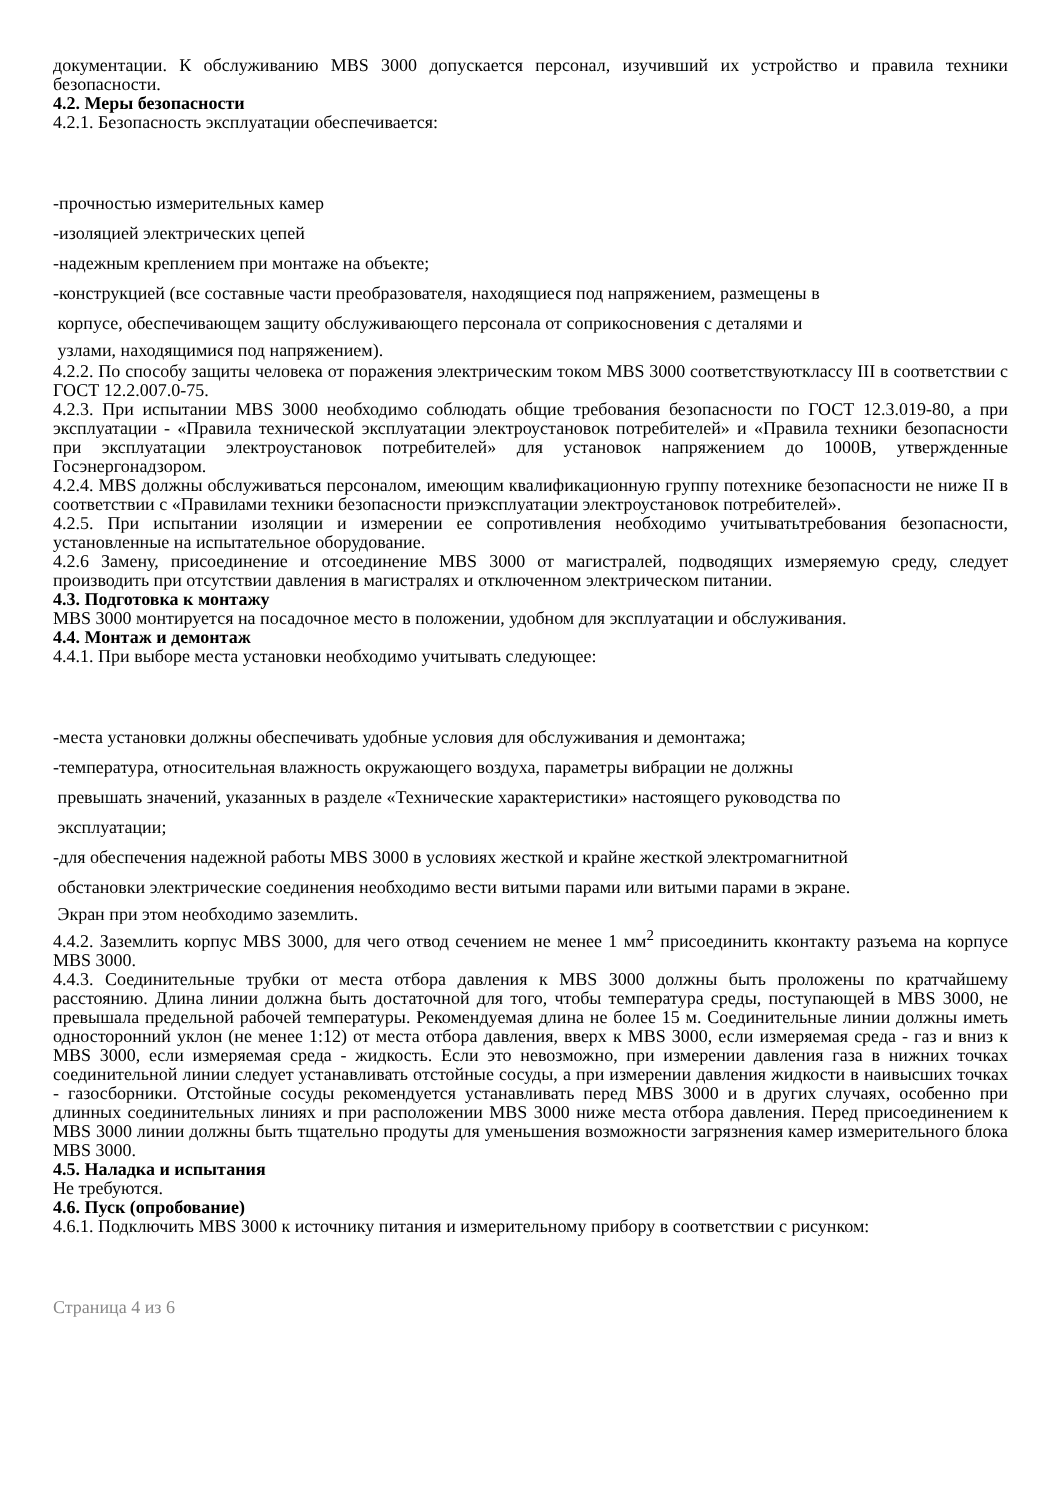документации. К обслуживанию MBS 3000 допускается персонал, изучивший их устройство и правила техники безопасности.
4.2. Меры безопасности
4.2.1. Безопасность эксплуатации обеспечивается:
-прочностью измерительных камер
-изоляцией электрических цепей
-надежным креплением при монтаже на объекте;
-конструкцией (все составные части преобразователя, находящиеся под напряжением, размещены в
корпусе, обеспечивающем защиту обслуживающего персонала от соприкосновения с деталями и
узлами, находящимися под напряжением).
4.2.2. По способу защиты человека от поражения электрическим током MBS 3000 соответствуютклассу III в соответствии с ГОСТ 12.2.007.0-75.
4.2.3. При испытании MBS 3000 необходимо соблюдать общие требования безопасности по ГОСТ 12.3.019-80, а при эксплуатации - «Правила технической эксплуатации электроустановок потребителей» и «Правила техники безопасности при эксплуатации электроустановок потребителей» для установок напряжением до 1000В, утвержденные Госэнергонадзором.
4.2.4. MBS должны обслуживаться персоналом, имеющим квалификационную группу потехнике безопасности не ниже II в соответствии с «Правилами техники безопасности приэксплуатации электроустановок потребителей».
4.2.5. При испытании изоляции и измерении ее сопротивления необходимо учитыватьтребования безопасности, установленные на испытательное оборудование.
4.2.6 Замену, присоединение и отсоединение MBS 3000 от магистралей, подводящих измеряемую среду, следует производить при отсутствии давления в магистралях и отключенном электрическом питании.
4.3. Подготовка к монтажу
MBS 3000 монтируется на посадочное место в положении, удобном для эксплуатации и обслуживания.
4.4. Монтаж и демонтаж
4.4.1. При выборе места установки необходимо учитывать следующее:
-места установки должны обеспечивать удобные условия для обслуживания и демонтажа;
-температура, относительная влажность окружающего воздуха, параметры вибрации не должны
превышать значений, указанных в разделе «Технические характеристики» настоящего руководства по
эксплуатации;
-для обеспечения надежной работы MBS 3000 в условиях жесткой и крайне жесткой электромагнитной
обстановки электрические соединения необходимо вести витыми парами или витыми парами в экране.
Экран при этом необходимо заземлить.
4.4.2. Заземлить корпус MBS 3000, для чего отвод сечением не менее 1 мм<sup>2</sup> присоединить кконтакту разъема на корпусе MBS 3000.
4.4.3. Соединительные трубки от места отбора давления к MBS 3000 должны быть проложены по кратчайшему расстоянию. Длина линии должна быть достаточной для того, чтобы температура среды, поступающей в MBS 3000, не превышала предельной рабочей температуры. Рекомендуемая длина не более 15 м. Соединительные линии должны иметь односторонний уклон (не менее 1:12) от места отбора давления, вверх к MBS 3000, если измеряемая среда - газ и вниз к MBS 3000, если измеряемая среда - жидкость. Если это невозможно, при измерении давления газа в нижних точках соединительной линии следует устанавливать отстойные сосуды, а при измерении давления жидкости в наивысших точках - газосборники. Отстойные сосуды рекомендуется устанавливать перед MBS 3000 и в других случаях, особенно при длинных соединительных линиях и при расположении MBS 3000 ниже места отбора давления. Перед присоединением к MBS 3000 линии должны быть тщательно продуты для уменьшения возможности загрязнения камер измерительного блока MBS 3000.
4.5. Наладка и испытания
Не требуются.
4.6. Пуск (опробование)
4.6.1. Подключить MBS 3000 к источнику питания и измерительному прибору в соответствии с рисунком:
Страница 4 из 6